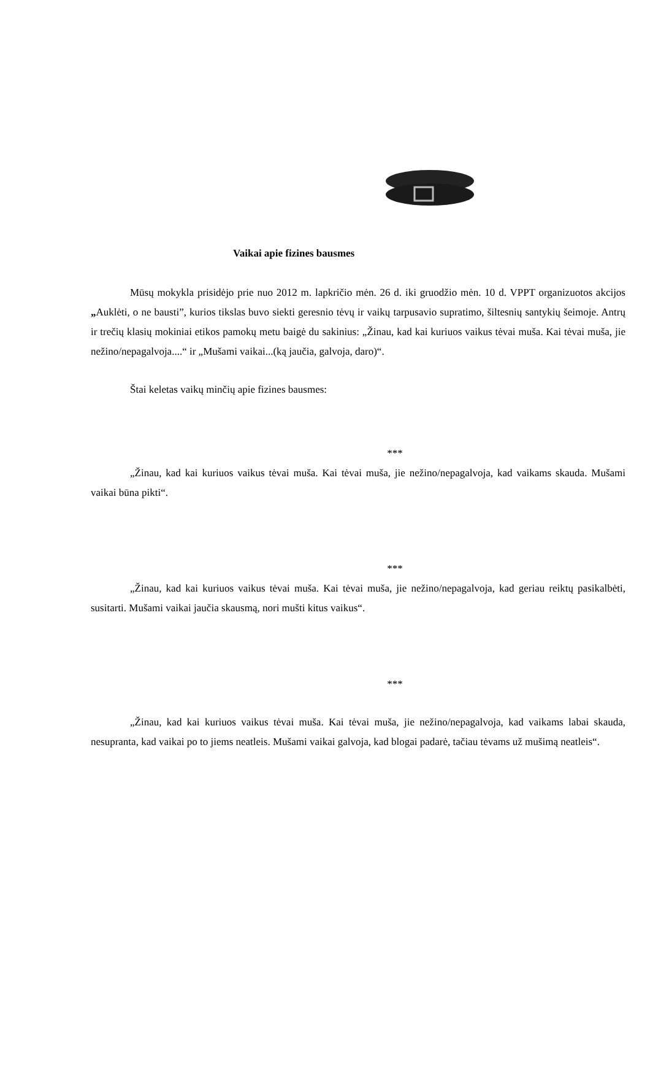Vaikai apie fizines bausmes
Mūsų mokykla prisidėjo prie nuo 2012 m. lapkričio mėn. 26 d. iki gruodžio mėn. 10 d. VPPT organizuotos akcijos „Auklėti, o ne bausti”, kurios tikslas buvo siekti geresnio tėvų ir vaikų tarpusavio supratimo, šiltesnių santykių šeimoje. Antrų ir trečių klasių mokiniai etikos pamokų metu baigė du sakinius: „Žinau, kad kai kuriuos vaikus tėvai muša. Kai tėvai muša, jie nežino/nepagalvoja....“ ir „Mušami vaikai...(ką jaučia, galvoja, daro)“.
Štai keletas vaikų minčių apie fizines bausmes:
***
„Žinau, kad kai kuriuos vaikus tėvai muša. Kai tėvai muša, jie nežino/nepagalvoja, kad vaikams skauda. Mušami vaikai būna pikti“.
***
„Žinau, kad kai kuriuos vaikus tėvai muša. Kai tėvai muša, jie nežino/nepagalvoja, kad geriau reiktų pasikalbėti, susitarti. Mušami vaikai jaučia skausmą, nori mušti kitus vaikus“.
***
„Žinau, kad kai kuriuos vaikus tėvai muša. Kai tėvai muša, jie nežino/nepagalvoja, kad vaikams labai skauda, nesupranta, kad vaikai po to jiems neatleis. Mušami vaikai galvoja, kad blogai padarė, tačiau tėvams už mušimą neatleis“.